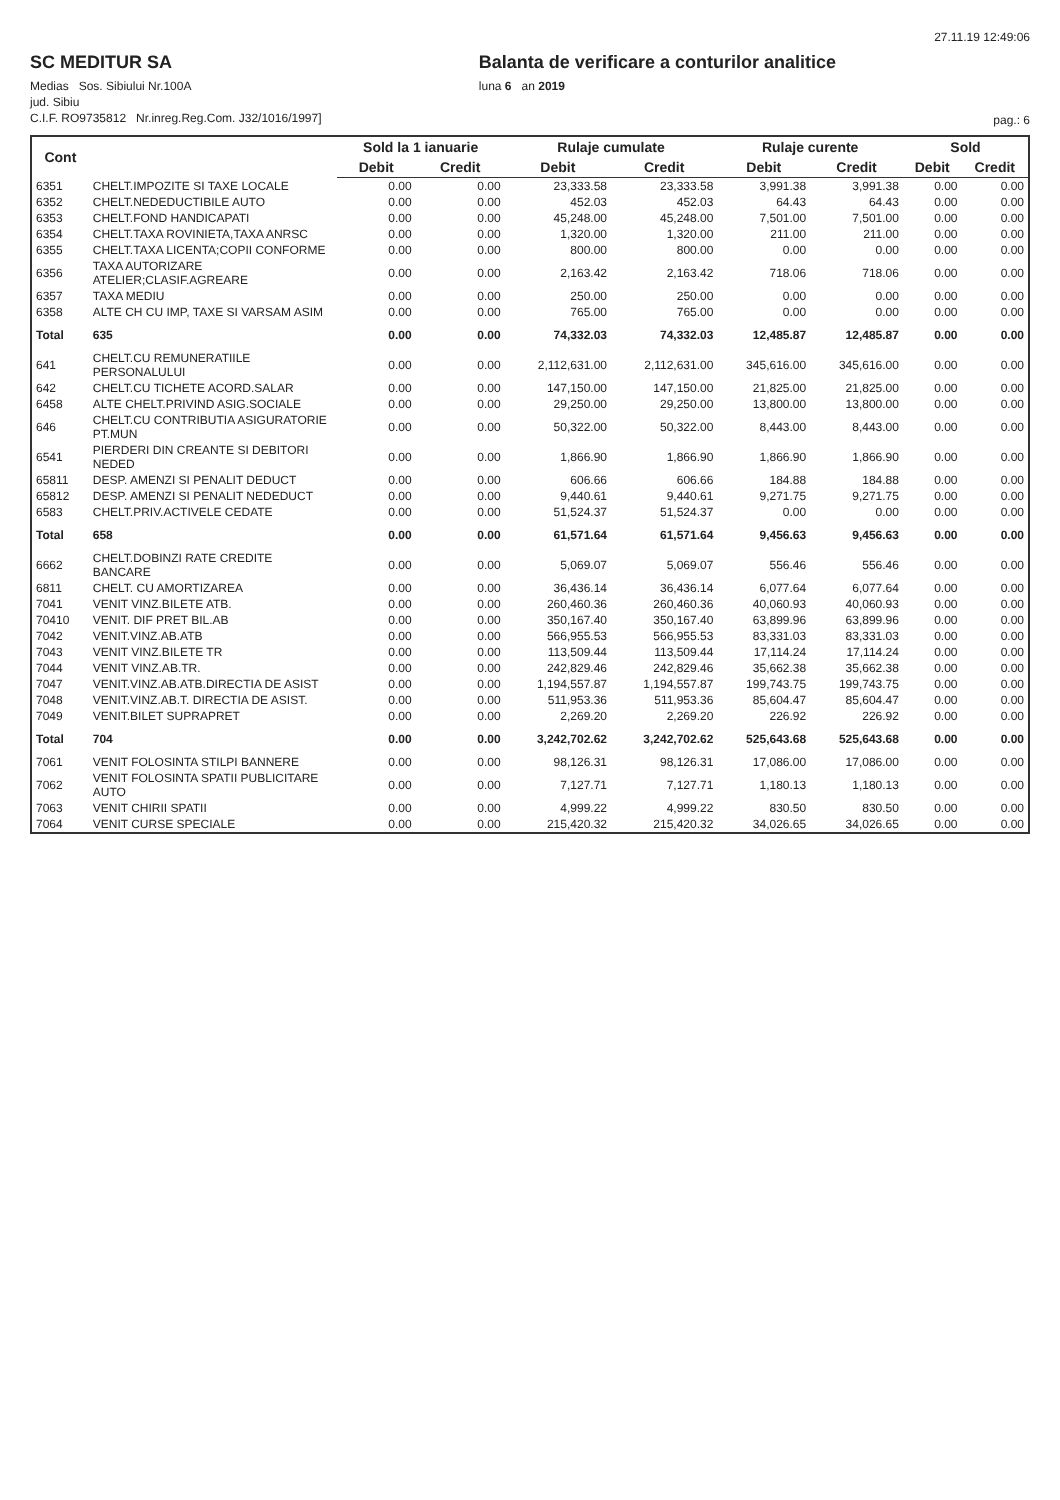27.11.19 12:49:06
SC MEDITUR SA
Medias Sos. Sibiului Nr.100A
jud. Sibiu
C.I.F. RO9735812 Nr.inreg.Reg.Com. J32/1016/1997]
Balanta de verificare a conturilor analitice
luna 6 an 2019
pag.: 6
| Cont | | Sold la 1 ianuarie | | Rulaje cumulate | | Rulaje curente | | Sold | |
| --- | --- | --- | --- | --- | --- | --- | --- | --- | --- |
| | | Debit | Credit | Debit | Credit | Debit | Credit | Debit | Credit |
| 6351 | CHELT.IMPOZITE SI TAXE LOCALE | 0.00 | 0.00 | 23,333.58 | 23,333.58 | 3,991.38 | 3,991.38 | 0.00 | 0.00 |
| 6352 | CHELT.NEDEDUCTIBILE AUTO | 0.00 | 0.00 | 452.03 | 452.03 | 64.43 | 64.43 | 0.00 | 0.00 |
| 6353 | CHELT.FOND HANDICAPATI | 0.00 | 0.00 | 45,248.00 | 45,248.00 | 7,501.00 | 7,501.00 | 0.00 | 0.00 |
| 6354 | CHELT.TAXA ROVINIETA,TAXA ANRSC | 0.00 | 0.00 | 1,320.00 | 1,320.00 | 211.00 | 211.00 | 0.00 | 0.00 |
| 6355 | CHELT.TAXA LICENTA;COPII CONFORME | 0.00 | 0.00 | 800.00 | 800.00 | 0.00 | 0.00 | 0.00 | 0.00 |
| 6356 | TAXA AUTORIZARE ATELIER;CLASIF.AGREARE | 0.00 | 0.00 | 2,163.42 | 2,163.42 | 718.06 | 718.06 | 0.00 | 0.00 |
| 6357 | TAXA MEDIU | 0.00 | 0.00 | 250.00 | 250.00 | 0.00 | 0.00 | 0.00 | 0.00 |
| 6358 | ALTE CH CU IMP, TAXE SI VARSAM ASIM | 0.00 | 0.00 | 765.00 | 765.00 | 0.00 | 0.00 | 0.00 | 0.00 |
| Total | 635 | 0.00 | 0.00 | 74,332.03 | 74,332.03 | 12,485.87 | 12,485.87 | 0.00 | 0.00 |
| 641 | CHELT.CU REMUNERATIILE PERSONALULUI | 0.00 | 0.00 | 2,112,631.00 | 2,112,631.00 | 345,616.00 | 345,616.00 | 0.00 | 0.00 |
| 642 | CHELT.CU TICHETE ACORD.SALAR | 0.00 | 0.00 | 147,150.00 | 147,150.00 | 21,825.00 | 21,825.00 | 0.00 | 0.00 |
| 6458 | ALTE CHELT.PRIVIND ASIG.SOCIALE | 0.00 | 0.00 | 29,250.00 | 29,250.00 | 13,800.00 | 13,800.00 | 0.00 | 0.00 |
| 646 | CHELT.CU CONTRIBUTIA ASIGURATORIE PT.MUN | 0.00 | 0.00 | 50,322.00 | 50,322.00 | 8,443.00 | 8,443.00 | 0.00 | 0.00 |
| 6541 | PIERDERI DIN CREANTE SI DEBITORI NEDED | 0.00 | 0.00 | 1,866.90 | 1,866.90 | 1,866.90 | 1,866.90 | 0.00 | 0.00 |
| 65811 | DESP. AMENZI SI PENALIT DEDUCT | 0.00 | 0.00 | 606.66 | 606.66 | 184.88 | 184.88 | 0.00 | 0.00 |
| 65812 | DESP. AMENZI SI PENALIT NEDEDUCT | 0.00 | 0.00 | 9,440.61 | 9,440.61 | 9,271.75 | 9,271.75 | 0.00 | 0.00 |
| 6583 | CHELT.PRIV.ACTIVELE CEDATE | 0.00 | 0.00 | 51,524.37 | 51,524.37 | 0.00 | 0.00 | 0.00 | 0.00 |
| Total | 658 | 0.00 | 0.00 | 61,571.64 | 61,571.64 | 9,456.63 | 9,456.63 | 0.00 | 0.00 |
| 6662 | CHELT.DOBINZI RATE CREDITE BANCARE | 0.00 | 0.00 | 5,069.07 | 5,069.07 | 556.46 | 556.46 | 0.00 | 0.00 |
| 6811 | CHELT. CU AMORTIZAREA | 0.00 | 0.00 | 36,436.14 | 36,436.14 | 6,077.64 | 6,077.64 | 0.00 | 0.00 |
| 7041 | VENIT VINZ.BILETE ATB. | 0.00 | 0.00 | 260,460.36 | 260,460.36 | 40,060.93 | 40,060.93 | 0.00 | 0.00 |
| 70410 | VENIT. DIF PRET BIL.AB | 0.00 | 0.00 | 350,167.40 | 350,167.40 | 63,899.96 | 63,899.96 | 0.00 | 0.00 |
| 7042 | VENIT.VINZ.AB.ATB | 0.00 | 0.00 | 566,955.53 | 566,955.53 | 83,331.03 | 83,331.03 | 0.00 | 0.00 |
| 7043 | VENIT VINZ.BILETE TR | 0.00 | 0.00 | 113,509.44 | 113,509.44 | 17,114.24 | 17,114.24 | 0.00 | 0.00 |
| 7044 | VENIT VINZ.AB.TR. | 0.00 | 0.00 | 242,829.46 | 242,829.46 | 35,662.38 | 35,662.38 | 0.00 | 0.00 |
| 7047 | VENIT.VINZ.AB.ATB.DIRECTIA DE ASIST | 0.00 | 0.00 | 1,194,557.87 | 1,194,557.87 | 199,743.75 | 199,743.75 | 0.00 | 0.00 |
| 7048 | VENIT.VINZ.AB.T. DIRECTIA DE ASIST. | 0.00 | 0.00 | 511,953.36 | 511,953.36 | 85,604.47 | 85,604.47 | 0.00 | 0.00 |
| 7049 | VENIT.BILET SUPRAPRET | 0.00 | 0.00 | 2,269.20 | 2,269.20 | 226.92 | 226.92 | 0.00 | 0.00 |
| Total | 704 | 0.00 | 0.00 | 3,242,702.62 | 3,242,702.62 | 525,643.68 | 525,643.68 | 0.00 | 0.00 |
| 7061 | VENIT FOLOSINTA STILPI BANNERE | 0.00 | 0.00 | 98,126.31 | 98,126.31 | 17,086.00 | 17,086.00 | 0.00 | 0.00 |
| 7062 | VENIT FOLOSINTA SPATII PUBLICITARE AUTO | 0.00 | 0.00 | 7,127.71 | 7,127.71 | 1,180.13 | 1,180.13 | 0.00 | 0.00 |
| 7063 | VENIT CHIRII SPATII | 0.00 | 0.00 | 4,999.22 | 4,999.22 | 830.50 | 830.50 | 0.00 | 0.00 |
| 7064 | VENIT CURSE SPECIALE | 0.00 | 0.00 | 215,420.32 | 215,420.32 | 34,026.65 | 34,026.65 | 0.00 | 0.00 |